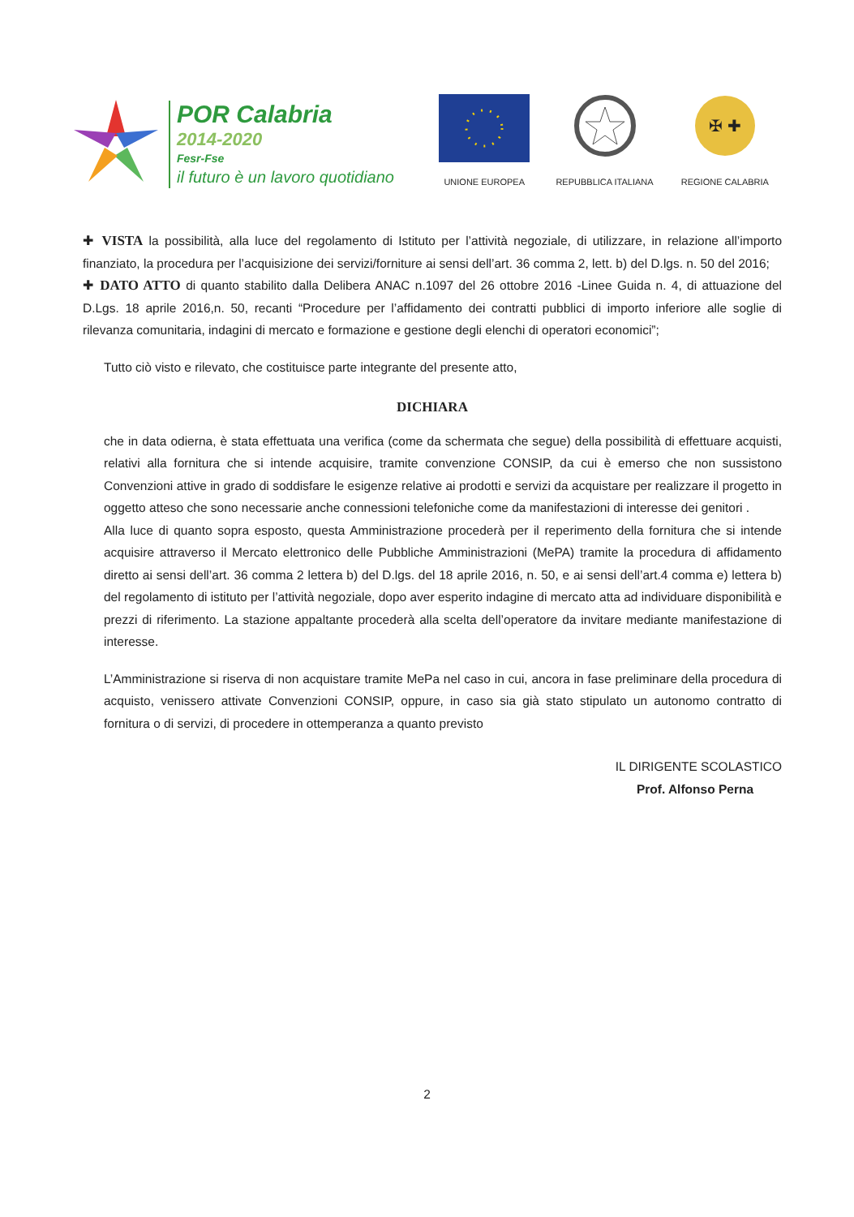POR Calabria
2014-2020
Fesr-Fse
il futuro è un lavoro quotidiano
UNIONE EUROPEA
REPUBBLICA ITALIANA
✠ ✚
REGIONE CALABRIA
✚ VISTA la possibilità, alla luce del regolamento di Istituto per l’attività negoziale, di utilizzare, in relazione all’importo finanziato, la procedura per l’acquisizione dei servizi/forniture ai sensi dell’art. 36 comma 2, lett. b) del D.lgs. n. 50 del 2016;
✚ DATO ATTO di quanto stabilito dalla Delibera ANAC n.1097 del 26 ottobre 2016 -Linee Guida n. 4, di attuazione del D.Lgs. 18 aprile 2016,n. 50, recanti “Procedure per l’affidamento dei contratti pubblici di importo inferiore alle soglie di rilevanza comunitaria, indagini di mercato e formazione e gestione degli elenchi di operatori economici”;
Tutto ciò visto e rilevato, che costituisce parte integrante del presente atto,
DICHIARA
che in data odierna, è stata effettuata una verifica (come da schermata che segue) della possibilità di effettuare acquisti, relativi alla fornitura che si intende acquisire, tramite convenzione CONSIP, da cui è emerso che non sussistono Convenzioni attive in grado di soddisfare le esigenze relative ai prodotti e servizi da acquistare per realizzare il progetto in oggetto atteso che sono necessarie anche connessioni telefoniche come da manifestazioni di interesse dei genitori .
Alla luce di quanto sopra esposto, questa Amministrazione procederà per il reperimento della fornitura che si intende acquisire attraverso il Mercato elettronico delle Pubbliche Amministrazioni (MePA) tramite la procedura di affidamento diretto ai sensi dell’art. 36 comma 2 lettera b) del D.lgs. del 18 aprile 2016, n. 50, e ai sensi dell’art.4 comma e) lettera b) del regolamento di istituto per l’attività negoziale, dopo aver esperito indagine di mercato atta ad individuare disponibilità e prezzi di riferimento. La stazione appaltante procederà alla scelta dell’operatore da invitare mediante manifestazione di interesse.
L’Amministrazione si riserva di non acquistare tramite MePa nel caso in cui, ancora in fase preliminare della procedura di acquisto, venissero attivate Convenzioni CONSIP, oppure, in caso sia già stato stipulato un autonomo contratto di fornitura o di servizi, di procedere in ottemperanza a quanto previsto
IL DIRIGENTE SCOLASTICO
Prof. Alfonso Perna
2